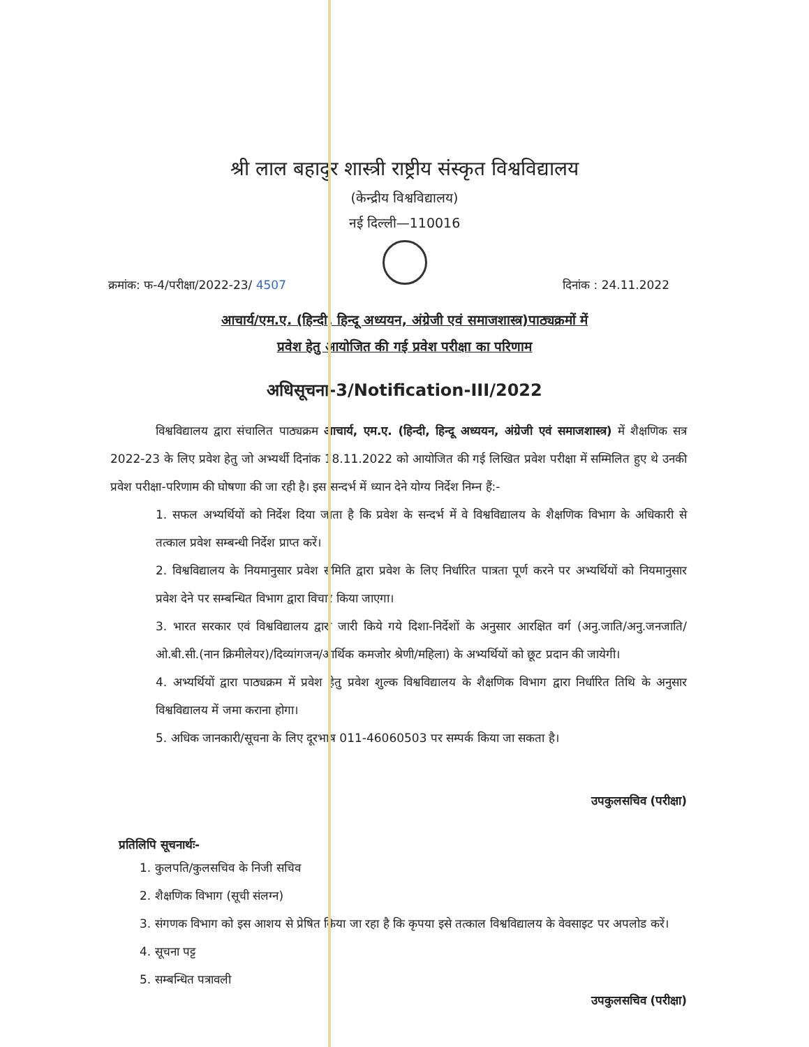श्री लाल बहादुर शास्त्री राष्ट्रीय संस्कृत विश्वविद्यालय
(केन्द्रीय विश्वविद्यालय)
नई दिल्ली—110016
क्रमांक: फ-4/परीक्षा/2022-23/ 4507 दिनांक : 24.11.2022
आचार्य/एम.ए. (हिन्दी, हिन्दू अध्ययन, अंग्रेजी एवं समाजशास्त्र)पाठ्यक्रमों में
प्रवेश हेतु आयोजित की गई प्रवेश परीक्षा का परिणाम
अधिसूचना-3/Notification-III/2022
विश्वविद्यालय द्वारा संचालित पाठ्यक्रम आचार्य, एम.ए. (हिन्दी, हिन्दू अध्ययन, अंग्रेजी एवं समाजशास्त्र) में शैक्षणिक सत्र 2022-23 के लिए प्रवेश हेतु जो अभ्यर्थी दिनांक 18.11.2022 को आयोजित की गई लिखित प्रवेश परीक्षा में सम्मिलित हुए थे उनकी प्रवेश परीक्षा-परिणाम की घोषणा की जा रही है। इस सन्दर्भ में ध्यान देने योग्य निर्देश निम्न हैं:-
1. सफल अभ्यर्थियों को निर्देश दिया जाता है कि प्रवेश के सन्दर्भ में वे विश्वविद्यालय के शैक्षणिक विभाग के अधिकारी से तत्काल प्रवेश सम्बन्धी निर्देश प्राप्त करें।
2. विश्वविद्यालय के नियमानुसार प्रवेश समिति द्वारा प्रवेश के लिए निर्धारित पात्रता पूर्ण करने पर अभ्यर्थियों को नियमानुसार प्रवेश देने पर सम्बन्धित विभाग द्वारा विचार किया जाएगा।
3. भारत सरकार एवं विश्वविद्यालय द्वारा जारी किये गये दिशा-निर्देशों के अनुसार आरक्षित वर्ग (अनु.जाति/अनु.जनजाति/ओ.बी.सी.(नान क्रिमीलेयर)/दिव्यांगजन/आर्थिक कमजोर श्रेणी/महिला) के अभ्यर्थियों को छूट प्रदान की जायेगी।
4. अभ्यर्थियों द्वारा पाठ्यक्रम में प्रवेश हेतु प्रवेश शुल्क विश्वविद्यालय के शैक्षणिक विभाग द्वारा निर्धारित तिथि के अनुसार विश्वविद्यालय में जमा कराना होगा।
5. अधिक जानकारी/सूचना के लिए दूरभाष 011-46060503 पर सम्पर्क किया जा सकता है।
उपकुलसचिव (परीक्षा)
प्रतिलिपि सूचनार्थः-
1. कुलपति/कुलसचिव के निजी सचिव
2. शैक्षणिक विभाग (सूची संलग्न)
3. संगणक विभाग को इस आशय से प्रेषित किया जा रहा है कि कृपया इसे तत्काल विश्वविद्यालय के वेवसाइट पर अपलोड करें।
4. सूचना पट्ट
5. सम्बन्धित पत्रावली
उपकुलसचिव (परीक्षा)